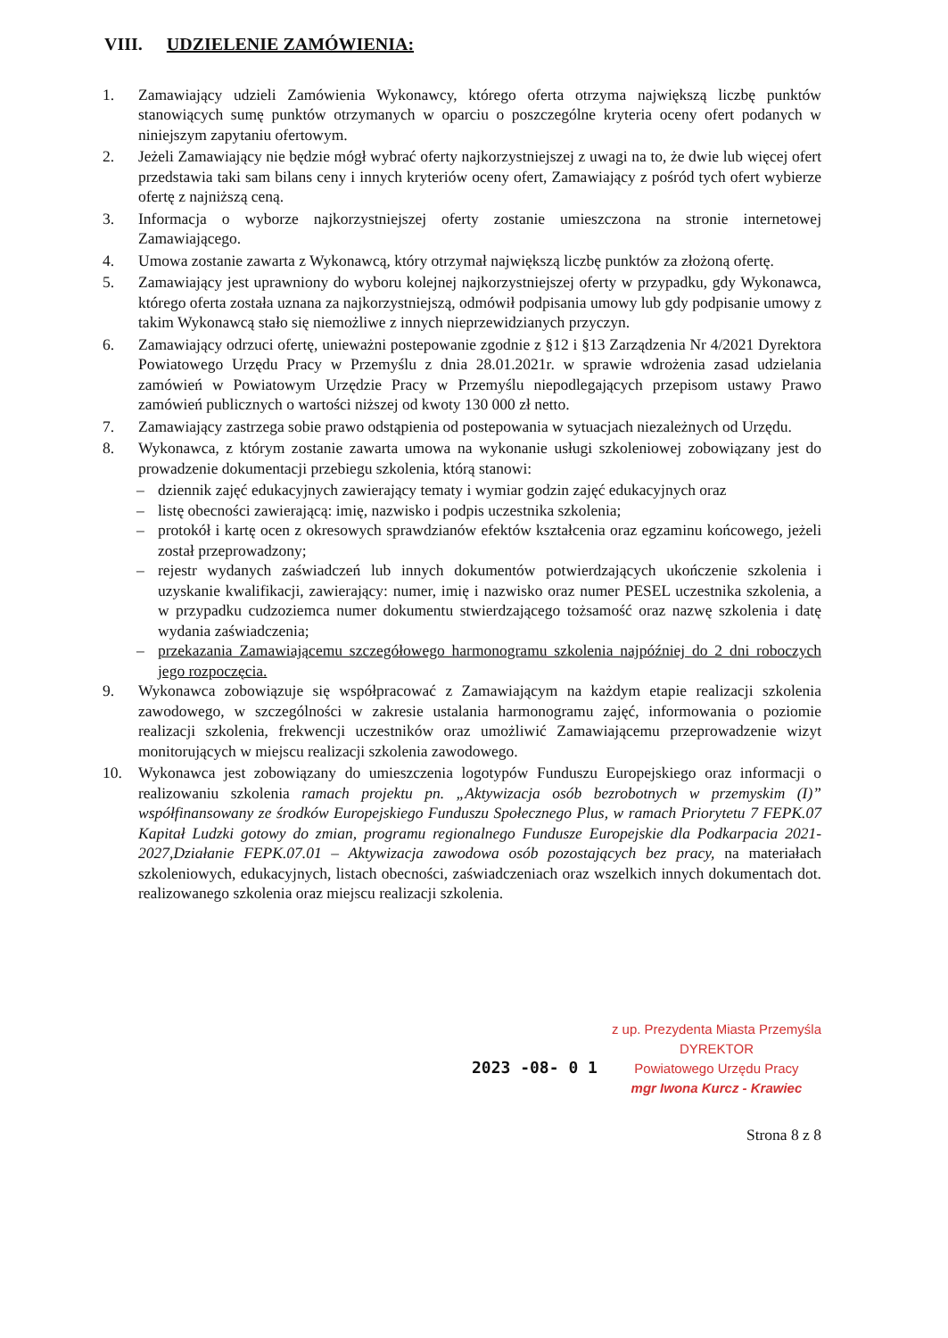VIII. UDZIELENIE ZAMÓWIENIA:
1. Zamawiający udzieli Zamówienia Wykonawcy, którego oferta otrzyma największą liczbę punktów stanowiących sumę punktów otrzymanych w oparciu o poszczególne kryteria oceny ofert podanych w niniejszym zapytaniu ofertowym.
2. Jeżeli Zamawiający nie będzie mógł wybrać oferty najkorzystniejszej z uwagi na to, że dwie lub więcej ofert przedstawia taki sam bilans ceny i innych kryteriów oceny ofert, Zamawiający z pośród tych ofert wybierze ofertę z najniższą ceną.
3. Informacja o wyborze najkorzystniejszej oferty zostanie umieszczona na stronie internetowej Zamawiającego.
4. Umowa zostanie zawarta z Wykonawcą, który otrzymał największą liczbę punktów za złożoną ofertę.
5. Zamawiający jest uprawniony do wyboru kolejnej najkorzystniejszej oferty w przypadku, gdy Wykonawca, którego oferta została uznana za najkorzystniejszą, odmówił podpisania umowy lub gdy podpisanie umowy z takim Wykonawcą stało się niemożliwe z innych nieprzewidzianych przyczyn.
6. Zamawiający odrzuci ofertę, unieważni postepowanie zgodnie z §12 i §13 Zarządzenia Nr 4/2021 Dyrektora Powiatowego Urzędu Pracy w Przemyślu z dnia 28.01.2021r. w sprawie wdrożenia zasad udzielania zamówień w Powiatowym Urzędzie Pracy w Przemyślu niepodlegających przepisom ustawy Prawo zamówień publicznych o wartości niższej od kwoty 130 000 zł netto.
7. Zamawiający zastrzega sobie prawo odstąpienia od postepowania w sytuacjach niezależnych od Urzędu.
8. Wykonawca, z którym zostanie zawarta umowa na wykonanie usługi szkoleniowej zobowiązany jest do prowadzenie dokumentacji przebiegu szkolenia, którą stanowi:
– dziennik zajęć edukacyjnych zawierający tematy i wymiar godzin zajęć edukacyjnych oraz
– listę obecności zawierającą: imię, nazwisko i podpis uczestnika szkolenia;
– protokół i kartę ocen z okresowych sprawdzianów efektów kształcenia oraz egzaminu końcowego, jeżeli został przeprowadzony;
– rejestr wydanych zaświadczeń lub innych dokumentów potwierdzających ukończenie szkolenia i uzyskanie kwalifikacji, zawierający: numer, imię i nazwisko oraz numer PESEL uczestnika szkolenia, a w przypadku cudzoziemca numer dokumentu stwierdzającego tożsamość oraz nazwę szkolenia i datę wydania zaświadczenia;
– przekazania Zamawiającemu szczegółowego harmonogramu szkolenia najpóźniej do 2 dni roboczych jego rozpoczęcia.
9. Wykonawca zobowiązuje się współpracować z Zamawiającym na każdym etapie realizacji szkolenia zawodowego, w szczególności w zakresie ustalania harmonogramu zajęć, informowania o poziomie realizacji szkolenia, frekwencji uczestników oraz umożliwić Zamawiającemu przeprowadzenie wizyt monitorujących w miejscu realizacji szkolenia zawodowego.
10. Wykonawca jest zobowiązany do umieszczenia logotypów Funduszu Europejskiego oraz informacji o realizowaniu szkolenia ramach projektu pn. „Aktywizacja osób bezrobotnych w przemyskim (I)” współfinansowany ze środków Europejskiego Funduszu Społecznego Plus, w ramach Priorytetu 7 FEPK.07 Kapitał Ludzki gotowy do zmian, programu regionalnego Fundusze Europejskie dla Podkarpacia 2021-2027,Działanie FEPK.07.01 – Aktywizacja zawodowa osób pozostających bez pracy, na materiałach szkoleniowych, edukacyjnych, listach obecności, zaświadczeniach oraz wszelkich innych dokumentach dot. realizowanego szkolenia oraz miejscu realizacji szkolenia.
2023 -08- 0 1
z up. Prezydenta Miasta Przemyśla
DYREKTOR
Powiatowego Urzędu Pracy
mgr Iwona Kurcz - Krawiec
Strona 8 z 8